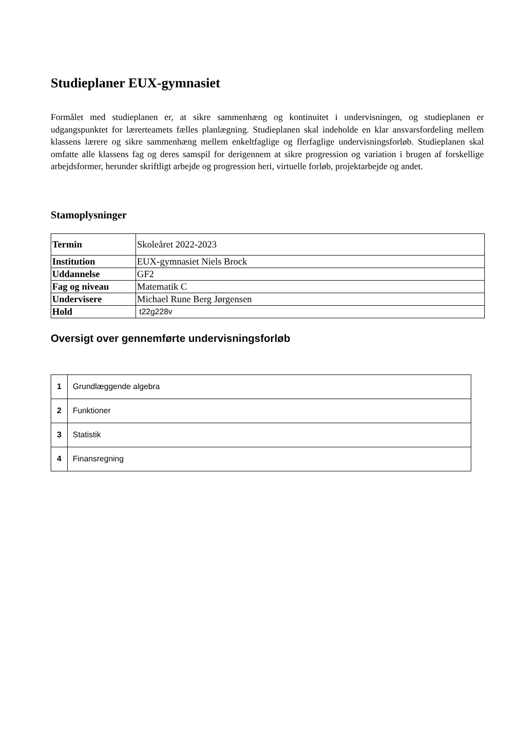Studieplaner EUX-gymnasiet
Formålet med studieplanen er, at sikre sammenhæng og kontinuitet i undervisningen, og studieplanen er udgangspunktet for lærerteamets fælles planlægning. Studieplanen skal indeholde en klar ansvarsfordeling mellem klassens lærere og sikre sammenhæng mellem enkeltfaglige og flerfaglige undervisningsforløb. Studieplanen skal omfatte alle klassens fag og deres samspil for derigennem at sikre progression og variation i brugen af forskellige arbejdsformer, herunder skriftligt arbejde og progression heri, virtuelle forløb, projektarbejde og andet.
Stamoplysninger
| Termin | Skoleåret 2022-2023 |
| Institution | EUX-gymnasiet Niels Brock |
| Uddannelse | GF2 |
| Fag og niveau | Matematik C |
| Undervisere | Michael Rune Berg Jørgensen |
| Hold | t22g228v |
Oversigt over gennemførte undervisningsforløb
| 1 | Grundlæggende algebra |
| 2 | Funktioner |
| 3 | Statistik |
| 4 | Finansregning |